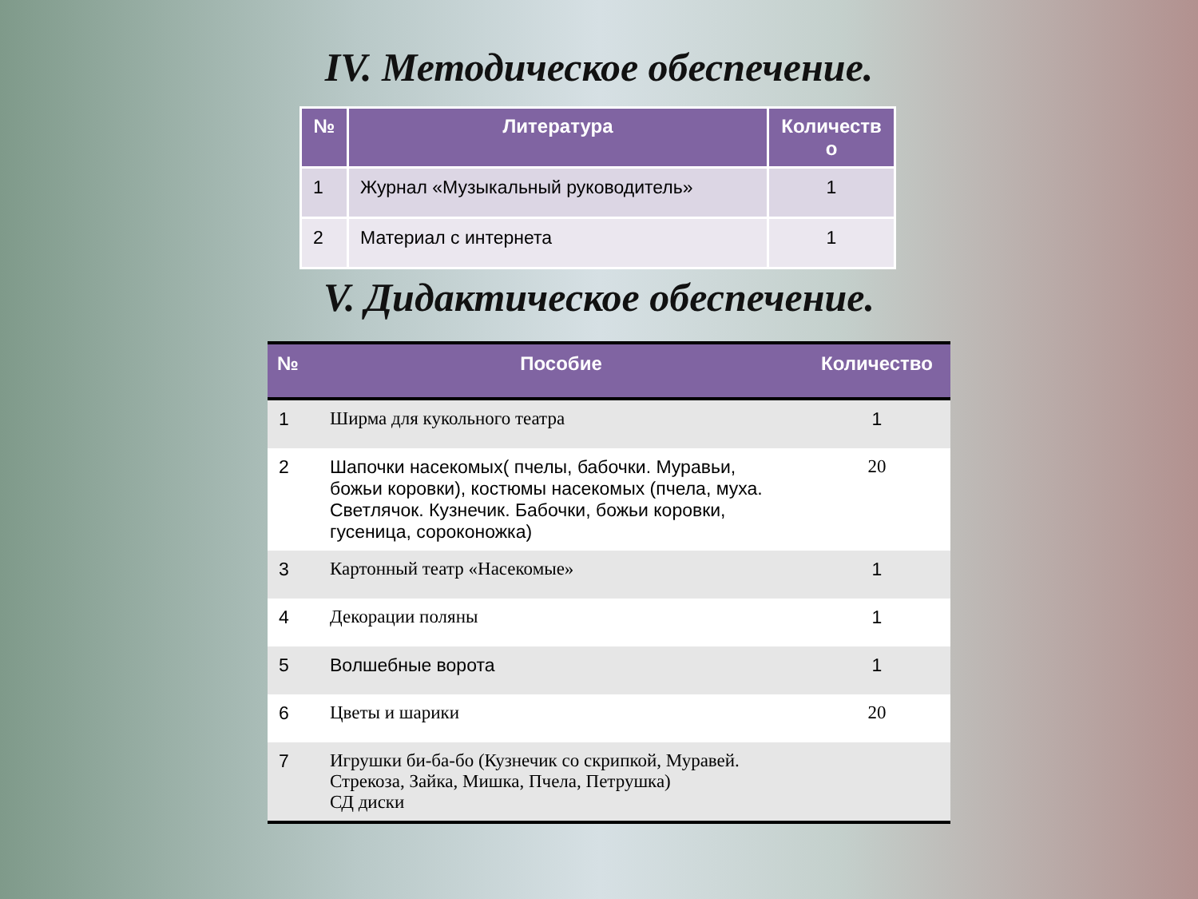IV. Методическое обеспечение.
| № | Литература | Количеств о |
| --- | --- | --- |
| 1 | Журнал «Музыкальный руководитель» | 1 |
| 2 | Материал с интернета | 1 |
V. Дидактическое обеспечение.
| № | Пособие | Количество |
| --- | --- | --- |
| 1 | Ширма для кукольного театра | 1 |
| 2 | Шапочки насекомых( пчелы, бабочки. Муравьи, божьи коровки), костюмы насекомых (пчела, муха. Светлячок. Кузнечик. Бабочки, божьи коровки, гусеница, сороконожка) | 20 |
| 3 | Картонный театр «Насекомые» | 1 |
| 4 | Декорации поляны | 1 |
| 5 | Волшебные ворота | 1 |
| 6 | Цветы и шарики | 20 |
| 7 | Игрушки би-ба-бо (Кузнечик со скрипкой, Муравей. Стрекоза, Зайка, Мишка, Пчела, Петрушка) СД диски | |